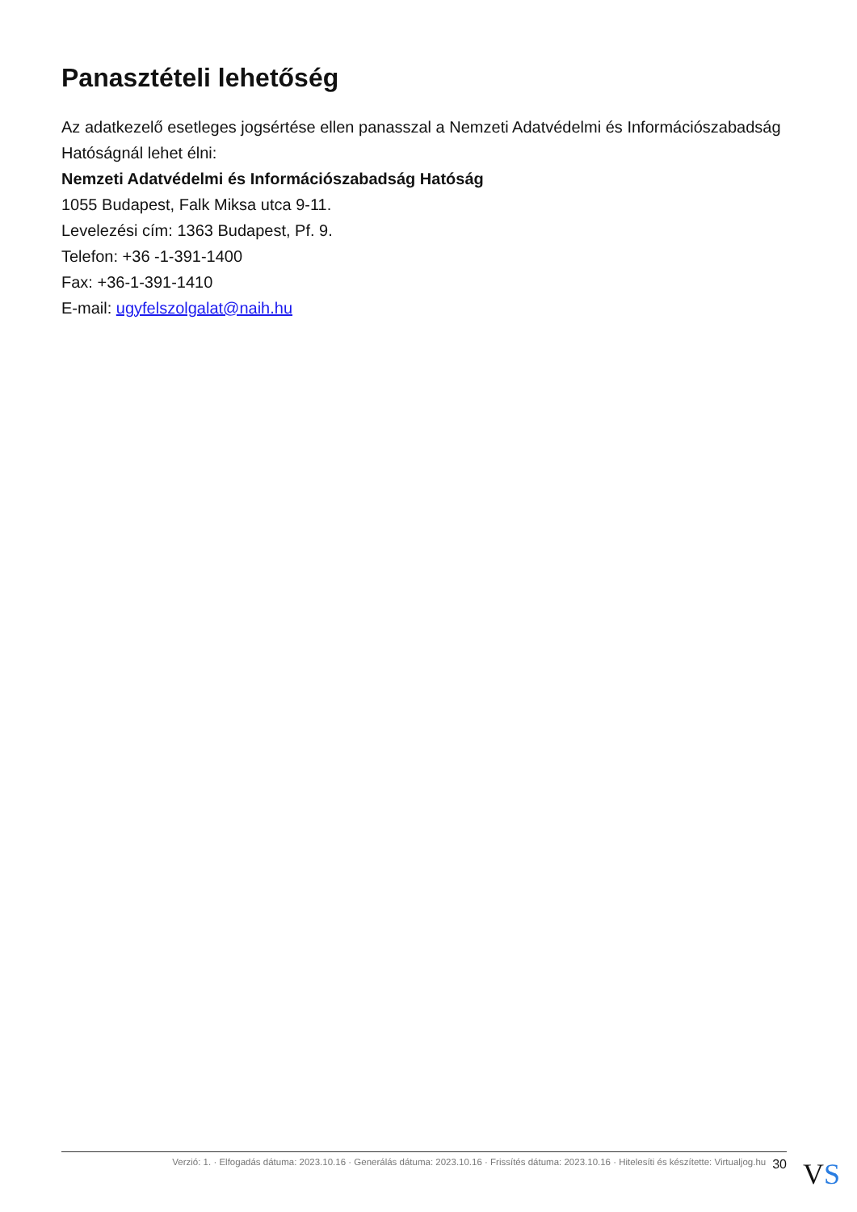Panasztételi lehetőség
Az adatkezelő esetleges jogsértése ellen panasszal a Nemzeti Adatvédelmi és Információszabadság Hatóságnál lehet élni:
Nemzeti Adatvédelmi és Információszabadság Hatóság
1055 Budapest, Falk Miksa utca 9-11.
Levelezési cím: 1363 Budapest, Pf. 9.
Telefon: +36 -1-391-1400
Fax: +36-1-391-1410
E-mail: ugyfelszolgalat@naih.hu
Verzió: 1. · Elfogadás dátuma: 2023.10.16 · Generálás dátuma: 2023.10.16 · Frissítés dátuma: 2023.10.16 · Hitelesíti és készítette: Virtualjog.hu 30
VS